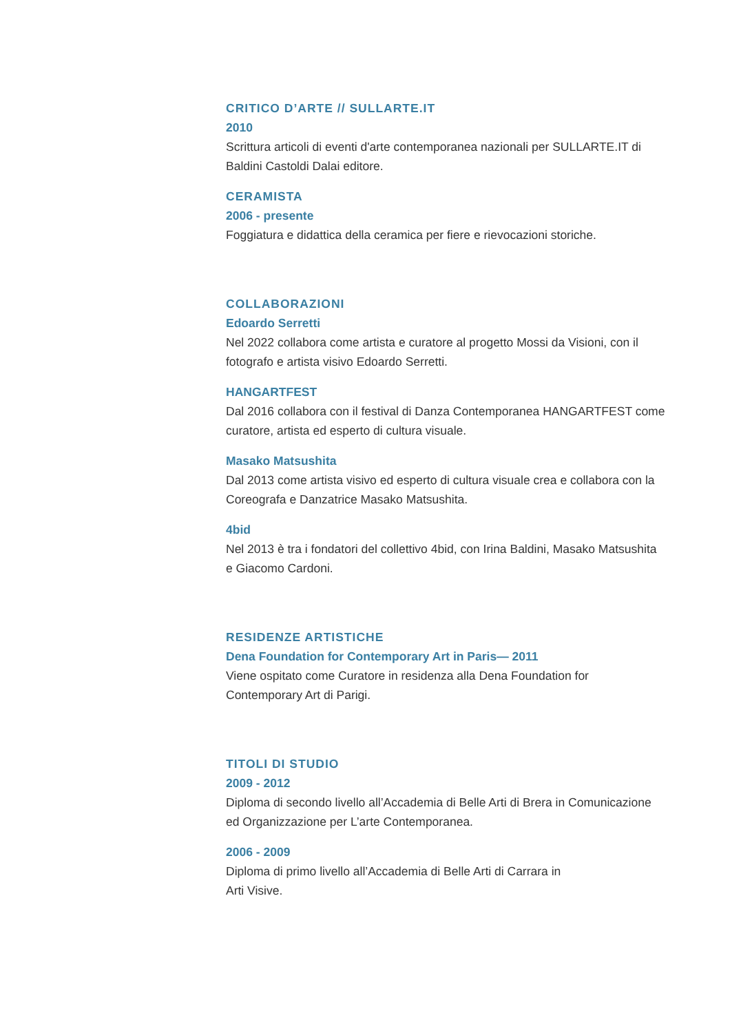CRITICO D’ARTE // SULLARTE.IT
2010
Scrittura articoli di eventi d'arte contemporanea nazionali per SULLARTE.IT di Baldini Castoldi Dalai editore.
CERAMISTA
2006 - presente
Foggiatura e didattica della ceramica per fiere e rievocazioni storiche.
COLLABORAZIONI
Edoardo Serretti
Nel 2022 collabora come artista e curatore al progetto Mossi da Visioni, con il fotografo e artista visivo Edoardo Serretti.
HANGARTFEST
Dal 2016 collabora con il festival di Danza Contemporanea HANGARTFEST come curatore, artista ed esperto di cultura visuale.
Masako Matsushita
Dal 2013 come artista visivo ed esperto di cultura visuale crea e collabora con la Coreografa e Danzatrice Masako Matsushita.
4bid
Nel 2013 è tra i fondatori del collettivo 4bid, con Irina Baldini, Masako Matsushita e Giacomo Cardoni.
RESIDENZE ARTISTICHE
Dena Foundation for Contemporary Art in Paris— 2011
Viene ospitato come Curatore in residenza alla Dena Foundation for Contemporary Art di Parigi.
TITOLI DI STUDIO
2009 - 2012
Diploma di secondo livello all’Accademia di Belle Arti di Brera in Comunicazione ed Organizzazione per L’arte Contemporanea.
2006 - 2009
Diploma di primo livello all’Accademia di Belle Arti di Carrara in
Arti Visive.